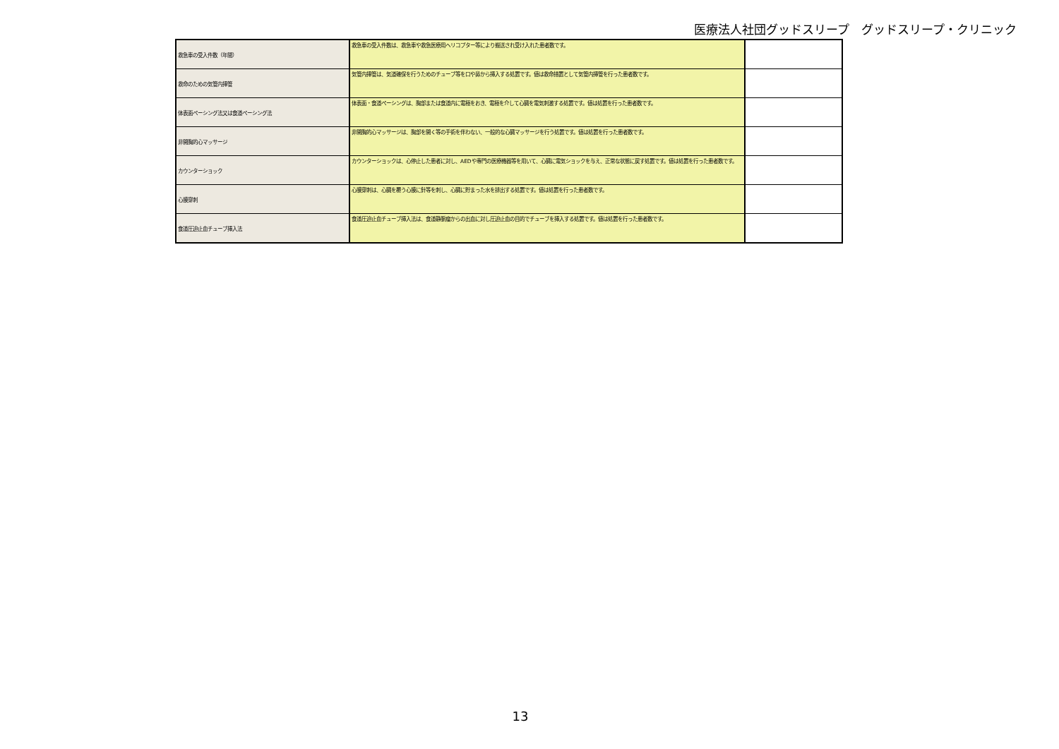医療法人社団グッドスリープ　グッドスリープ・クリニック
| 救急車の受入件数（年間） | 救急車の受入件数は、救急車や救急医療用ヘリコプター等により搬送され受け入れた患者数です。 | |
| 救命のための気管内挿管 | 気管内挿管は、気道確保を行うためのチューブ等を口や鼻から挿入する処置です。値は救命措置として気管内挿管を行った患者数です。 | |
| 体表面ペーシング法又は食道ペーシング法 | 体表面・食道ペーシングは、胸部または食道内に電極をおき、電極を介して心臓を電気刺激する処置です。値は処置を行った患者数です。 | |
| 非開胸的心マッサージ | 非開胸的心マッサージは、胸部を開く等の手術を伴わない、一般的な心臓マッサージを行う処置です。値は処置を行った患者数です。 | |
| カウンターショック | カウンターショックは、心停止した患者に対し、AEDや専門の医療機器等を用いて、心臓に電気ショックを与え、正常な状態に戻す処置です。値は処置を行った患者数です。 | |
| 心膜穿刺 | 心膜穿刺は、心臓を覆う心膜に針等を刺し、心臓に貯まった水を排出する処置です。値は処置を行った患者数です。 | |
| 食道圧迫止血チューブ挿入法 | 食道圧迫止血チューブ挿入法は、食道静脈瘤からの出血に対し圧迫止血の目的でチューブを挿入する処置です。値は処置を行った患者数です。 | |
13